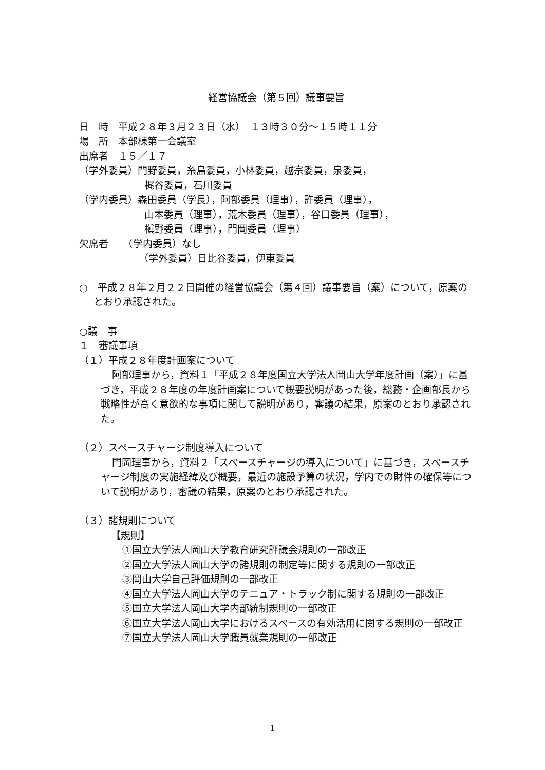経営協議会（第５回）議事要旨
日　時　平成２８年３月２３日（水）　１３時３０分～１５時１１分
場　所　本部棟第一会議室
出席者　１５／１７
（学外委員）門野委員，糸島委員，小林委員，越宗委員，泉委員，
梶谷委員，石川委員
（学内委員）森田委員（学長），阿部委員（理事），許委員（理事），
山本委員（理事），荒木委員（理事），谷口委員（理事），
槇野委員（理事），門岡委員（理事）
欠席者　　（学内委員）なし
（学外委員）日比谷委員，伊東委員
○　平成２８年２月２２日開催の経営協議会（第４回）議事要旨（案）について，原案のとおり承認された。
○議　事
１　審議事項
（１）平成２８年度計画案について
阿部理事から，資料１「平成２８年度国立大学法人岡山大学年度計画（案）」に基づき，平成２８年度の年度計画案について概要説明があった後，総務・企画部長から戦略性が高く意欲的な事項に関して説明があり，審議の結果，原案のとおり承認された。
（２）スペースチャージ制度導入について
門岡理事から，資料２「スペースチャージの導入について」に基づき，スペースチャージ制度の実施経緯及び概要，最近の施設予算の状況，学内での財件の確保等について説明があり，審議の結果，原案のとおり承認された。
（３）諸規則について
【規則】
①国立大学法人岡山大学教育研究評議会規則の一部改正
②国立大学法人岡山大学の諸規則の制定等に関する規則の一部改正
③岡山大学自己評価規則の一部改正
④国立大学法人岡山大学のテニュア・トラック制に関する規則の一部改正
⑤国立大学法人岡山大学内部統制規則の一部改正
⑥国立大学法人岡山大学におけるスペースの有効活用に関する規則の一部改正
⑦国立大学法人岡山大学職員就業規則の一部改正
1